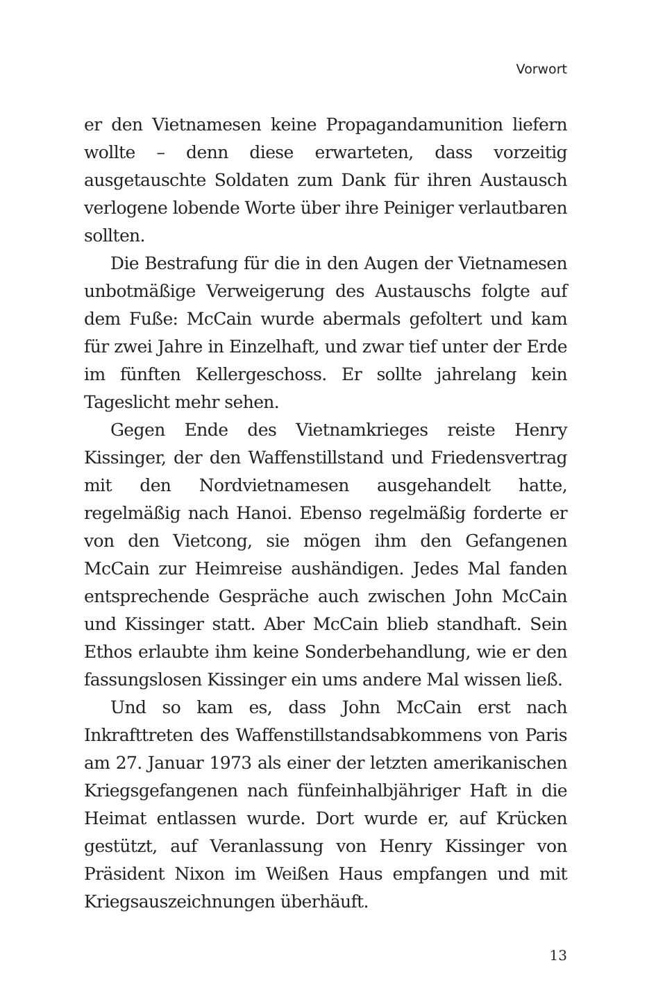Vorwort
er den Vietnamesen keine Propagandamunition liefern wollte – denn diese erwarteten, dass vorzeitig ausgetauschte Soldaten zum Dank für ihren Austausch verlogene lobende Worte über ihre Peiniger verlautbaren sollten.
Die Bestrafung für die in den Augen der Vietnamesen unbotmäßige Verweigerung des Austauschs folgte auf dem Fuße: McCain wurde abermals gefoltert und kam für zwei Jahre in Einzelhaft, und zwar tief unter der Erde im fünften Kellergeschoss. Er sollte jahrelang kein Tageslicht mehr sehen.
Gegen Ende des Vietnamkrieges reiste Henry Kissinger, der den Waffenstillstand und Friedensvertrag mit den Nordvietnamesen ausgehandelt hatte, regelmäßig nach Hanoi. Ebenso regelmäßig forderte er von den Vietcong, sie mögen ihm den Gefangenen McCain zur Heimreise aushändigen. Jedes Mal fanden entsprechende Gespräche auch zwischen John McCain und Kissinger statt. Aber McCain blieb standhaft. Sein Ethos erlaubte ihm keine Sonderbehandlung, wie er den fassungslosen Kissinger ein ums andere Mal wissen ließ.
Und so kam es, dass John McCain erst nach Inkrafttreten des Waffenstillstandsabkommens von Paris am 27. Januar 1973 als einer der letzten amerikanischen Kriegsgefangenen nach fünfeinhalbjähriger Haft in die Heimat entlassen wurde. Dort wurde er, auf Krücken gestützt, auf Veranlassung von Henry Kissinger von Präsident Nixon im Weißen Haus empfangen und mit Kriegsauszeichnungen überhäuft.
13